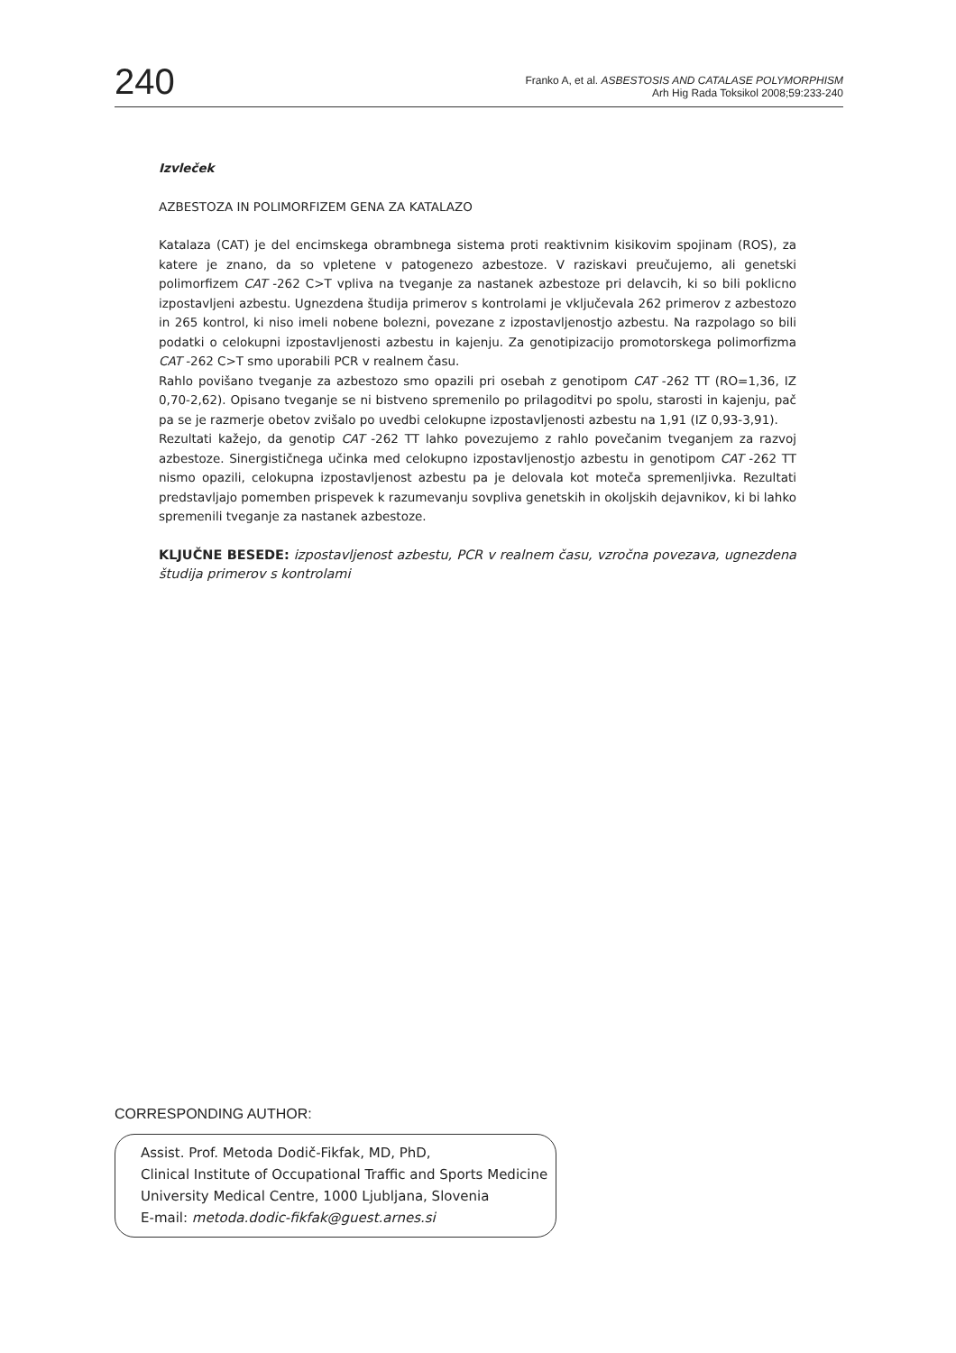240
Franko A, et al. ASBESTOSIS AND CATALASE POLYMORPHISM
Arh Hig Rada Toksikol 2008;59:233-240
Izvleček
AZBESTOZA IN POLIMORFIZEM GENA ZA KATALAZO
Katalaza (CAT) je del encimskega obrambnega sistema proti reaktivnim kisikovim spojinam (ROS), za katere je znano, da so vpletene v patogenezo azbestoze. V raziskavi preučujemo, ali genetski polimorfizem CAT -262 C>T vpliva na tveganje za nastanek azbestoze pri delavcih, ki so bili poklicno izpostavljeni azbestu. Ugnezdena študija primerov s kontrolami je vključevala 262 primerov z azbestozo in 265 kontrol, ki niso imeli nobene bolezni, povezane z izpostavljenostjo azbestu. Na razpolago so bili podatki o celokupni izpostavljenosti azbestu in kajenju. Za genotipizacijo promotorskega polimorfizma CAT -262 C>T smo uporabili PCR v realnem času.
Rahlo povišano tveganje za azbestozo smo opazili pri osebah z genotipom CAT -262 TT (RO=1,36, IZ 0,70-2,62). Opisano tveganje se ni bistveno spremenilo po prilagoditvi po spolu, starosti in kajenju, pač pa se je razmerje obetov zvišalo po uvedbi celokupne izpostavljenosti azbestu na 1,91 (IZ 0,93-3,91).
Rezultati kažejo, da genotip CAT -262 TT lahko povezujemo z rahlo povečanim tveganjem za razvoj azbestoze. Sinergističnega učinka med celokupno izpostavljenostjo azbestu in genotipom CAT -262 TT nismo opazili, celokupna izpostavljenost azbestu pa je delovala kot moteča spremenljivka. Rezultati predstavljajo pomemben prispevek k razumevanju sovpliva genetskih in okoljskih dejavnikov, ki bi lahko spremenili tveganje za nastanek azbestoze.
KLJUČNE BESEDE: izpostavljenost azbestu, PCR v realnem času, vzročna povezava, ugnezdena študija primerov s kontrolami
CORRESPONDING AUTHOR:
Assist. Prof. Metoda Dodič-Fikfak, MD, PhD,
Clinical Institute of Occupational Traffic and Sports Medicine
University Medical Centre, 1000 Ljubljana, Slovenia
E-mail: metoda.dodic-fikfak@guest.arnes.si